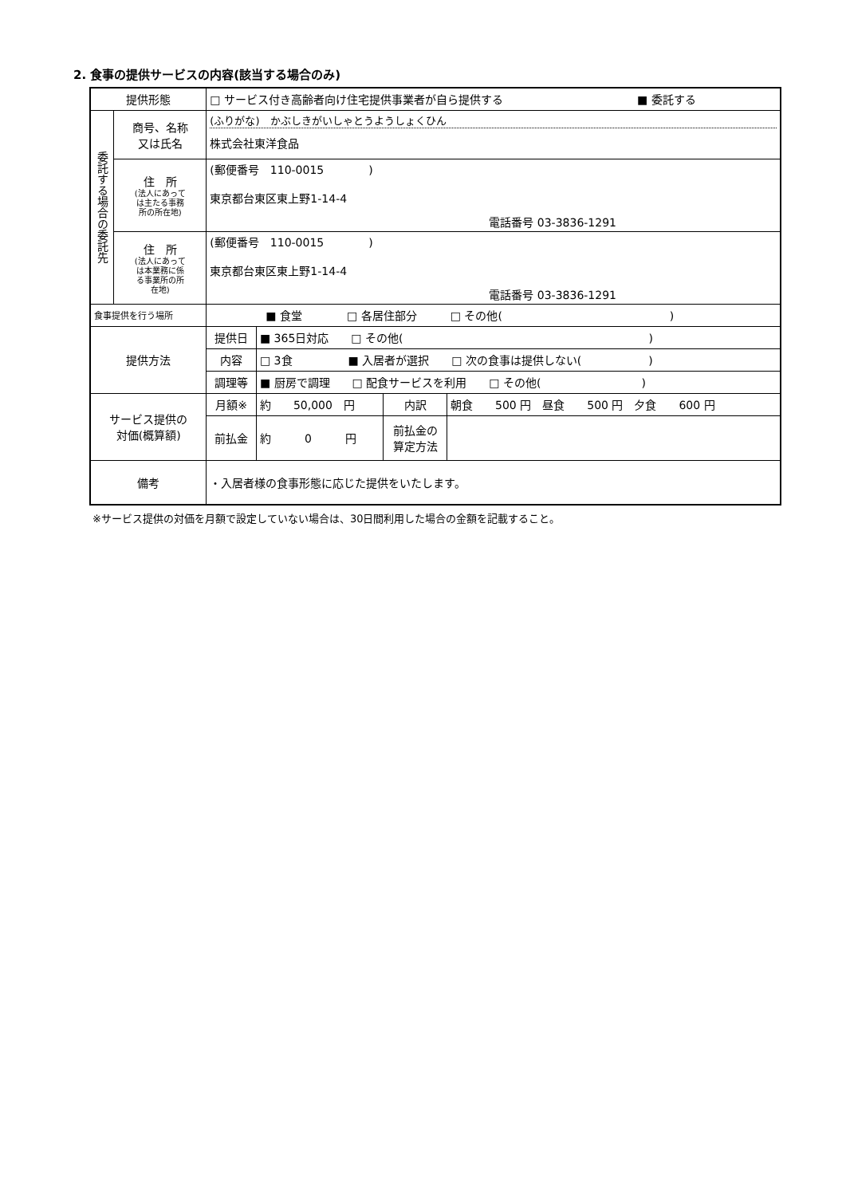2. 食事の提供サービスの内容(該当する場合のみ)
| 提供形態 | | □ サービス付き高齢者向け住宅提供事業者が自ら提供する ■ 委託する | | | |
| 委託する場合の委託先 | 商号、名称 又は氏名 | (ふりがな) かぶしきがいしゃとうようしょくひん 株式会社東洋食品 | | | |
| | 住 所 (法人にあって は主たる事務 所の所在地) | (郵便番号 110-0015 ) 東京都台東区東上野1-14-4 電話番号 03-3836-1291 | | | |
| | 住 所 (法人にあって は本業務に係 る事業所の所 在地) | (郵便番号 110-0015 ) 東京都台東区東上野1-14-4 電話番号 03-3836-1291 | | | |
| 食事提供を行う場所 | | ■ 食堂 □ 各居住部分 □ その他( ) | | | |
| 提供方法 | | 提供日 | ■ 365日対応 □ その他( ) | | |
| | | 内容 | □ 3食 ■ 入居者が選択 □ 次の食事は提供しない( ) | | |
| | | 調理等 | ■ 厨房で調理 □ 配食サービスを利用 □ その他( ) | | |
| サービス提供の 対価(概算額) | | 月額※ | 約 50,000 円 | 内訳 | 朝食 500 円 昼食 500 円 夕食 600 円 |
| | | 前払金 | 約 0 円 | 前払金の 算定方法 | |
| 備考 | | ・入居者様の食事形態に応じた提供をいたします。 | | | |
※サービス提供の対価を月額で設定していない場合は、30日間利用した場合の金額を記載すること。